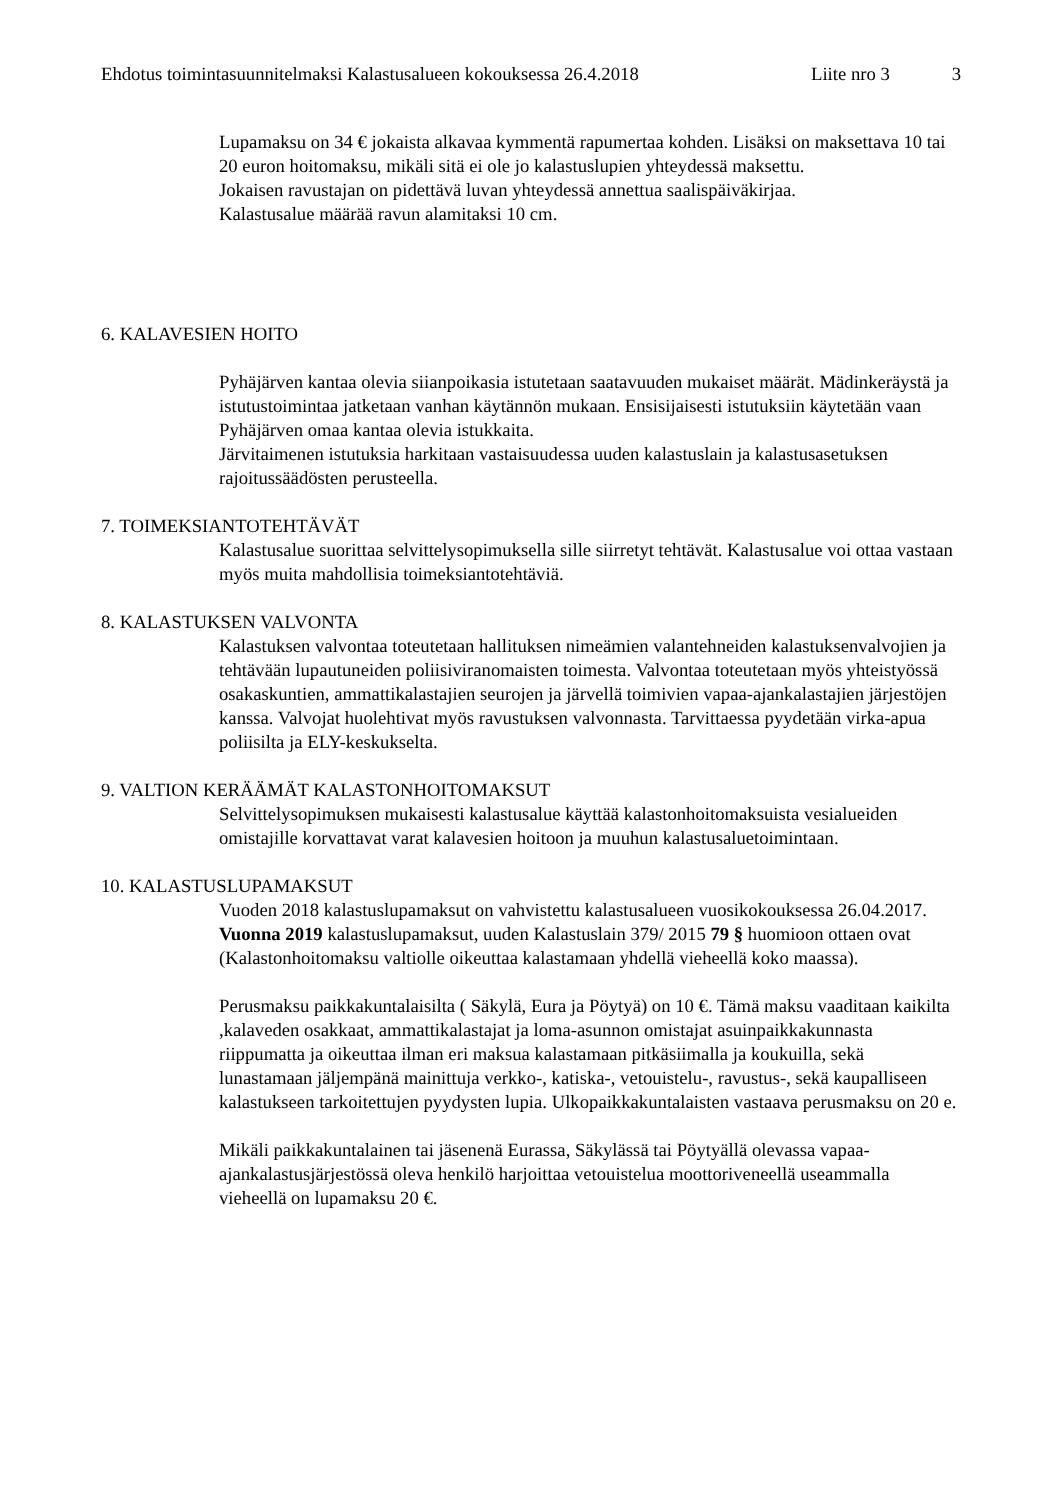Ehdotus toimintasuunnitelmaksi Kalastusalueen kokouksessa 26.4.2018 Liite nro 3 3
Lupamaksu on 34 € jokaista alkavaa kymmentä rapumertaa kohden. Lisäksi on maksettava 10 tai 20 euron hoitomaksu, mikäli sitä ei ole jo kalastuslupien yhteydessä maksettu.
Jokaisen ravustajan on pidettävä luvan yhteydessä annettua saalispäiväkirjaa.
Kalastusalue määrää ravun alamitaksi 10 cm.
6. KALAVESIEN HOITO
Pyhäjärven kantaa olevia siianpoikasia istutetaan saatavuuden mukaiset määrät. Mädinkeräystä ja istutustoimintaa jatketaan vanhan käytännön mukaan. Ensisijaisesti istutuksiin käytetään vaan Pyhäjärven omaa kantaa olevia istukkaita.
Järvitaimenen istutuksia harkitaan vastaisuudessa uuden kalastuslain ja kalastusasetuksen rajoitussäädösten perusteella.
7. TOIMEKSIANTOTEHTÄVÄT
Kalastusalue suorittaa selvittelysopimuksella sille siirretyt tehtävät. Kalastusalue voi ottaa vastaan myös muita mahdollisia toimeksiantotehtäviä.
8. KALASTUKSEN VALVONTA
Kalastuksen valvontaa toteutetaan hallituksen nimeämien valantehneiden kalastuksenvalvojien ja tehtävään lupautuneiden poliisiviranomaisten toimesta. Valvontaa toteutetaan myös yhteistyössä osakaskuntien, ammattikalastajien seurojen ja järvellä toimivien vapaa-ajankalastajien järjestöjen kanssa. Valvojat huolehtivat myös ravustuksen valvonnasta. Tarvittaessa pyydetään virka-apua poliisilta ja ELY-keskukselta.
9. VALTION KERÄÄMÄT KALASTONHOITOMAKSUT
Selvittelysopimuksen mukaisesti kalastusalue käyttää kalastonhoitomaksuista vesialueiden omistajille korvattavat varat kalavesien hoitoon ja muuhun kalastusaluetoimintaan.
10. KALASTUSLUPAMAKSUT
Vuoden 2018 kalastuslupamaksut on vahvistettu kalastusalueen vuosikokouksessa 26.04.2017. Vuonna 2019 kalastuslupamaksut, uuden Kalastuslain 379/ 2015 79 § huomioon ottaen ovat (Kalastonhoitomaksu valtiolle oikeuttaa kalastamaan yhdellä vieheellä koko maassa).
Perusmaksu paikkakuntalaisilta ( Säkylä, Eura ja Pöytyä) on 10 €. Tämä maksu vaaditaan kaikilta ,kalaveden osakkaat, ammattikalastajat ja loma-asunnon omistajat asuinpaikkakunnasta riippumatta ja oikeuttaa ilman eri maksua kalastamaan pitkäsiimalla ja koukuilla, sekä lunastamaan jäljempänä mainittuja verkko-, katiska-, vetouistelu-, ravustus-, sekä kaupalliseen kalastukseen tarkoitettujen pyydysten lupia. Ulkopaikkakuntalaisten vastaava perusmaksu on 20 e.
Mikäli paikkakuntalainen tai jäsenenä Eurassa, Säkylässä tai Pöytyällä olevassa vapaa-ajankalastusjärjestössä oleva henkilö harjoittaa vetouistelua moottoriveneellä useammalla vieheellä on lupamaksu 20 €.